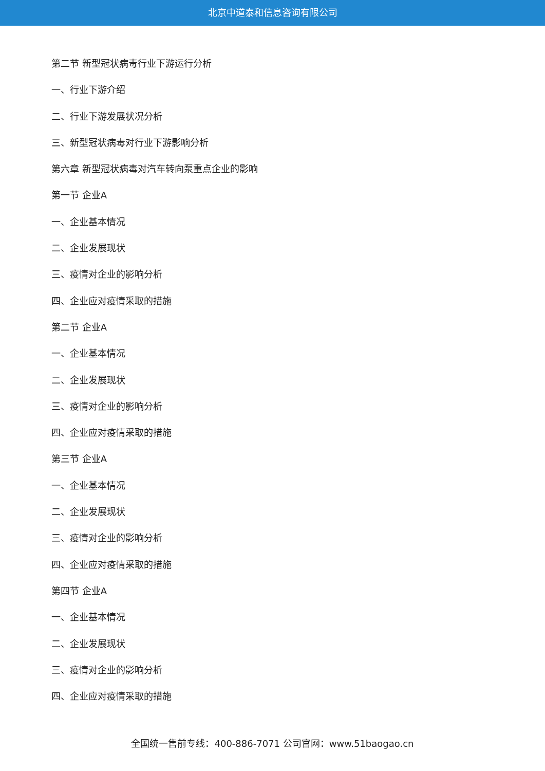北京中道泰和信息咨询有限公司
第二节 新型冠状病毒行业下游运行分析
一、行业下游介绍
二、行业下游发展状况分析
三、新型冠状病毒对行业下游影响分析
第六章 新型冠状病毒对汽车转向泵重点企业的影响
第一节 企业A
一、企业基本情况
二、企业发展现状
三、疫情对企业的影响分析
四、企业应对疫情采取的措施
第二节 企业A
一、企业基本情况
二、企业发展现状
三、疫情对企业的影响分析
四、企业应对疫情采取的措施
第三节 企业A
一、企业基本情况
二、企业发展现状
三、疫情对企业的影响分析
四、企业应对疫情采取的措施
第四节 企业A
一、企业基本情况
二、企业发展现状
三、疫情对企业的影响分析
四、企业应对疫情采取的措施
全国统一售前专线：400-886-7071 公司官网：www.51baogao.cn